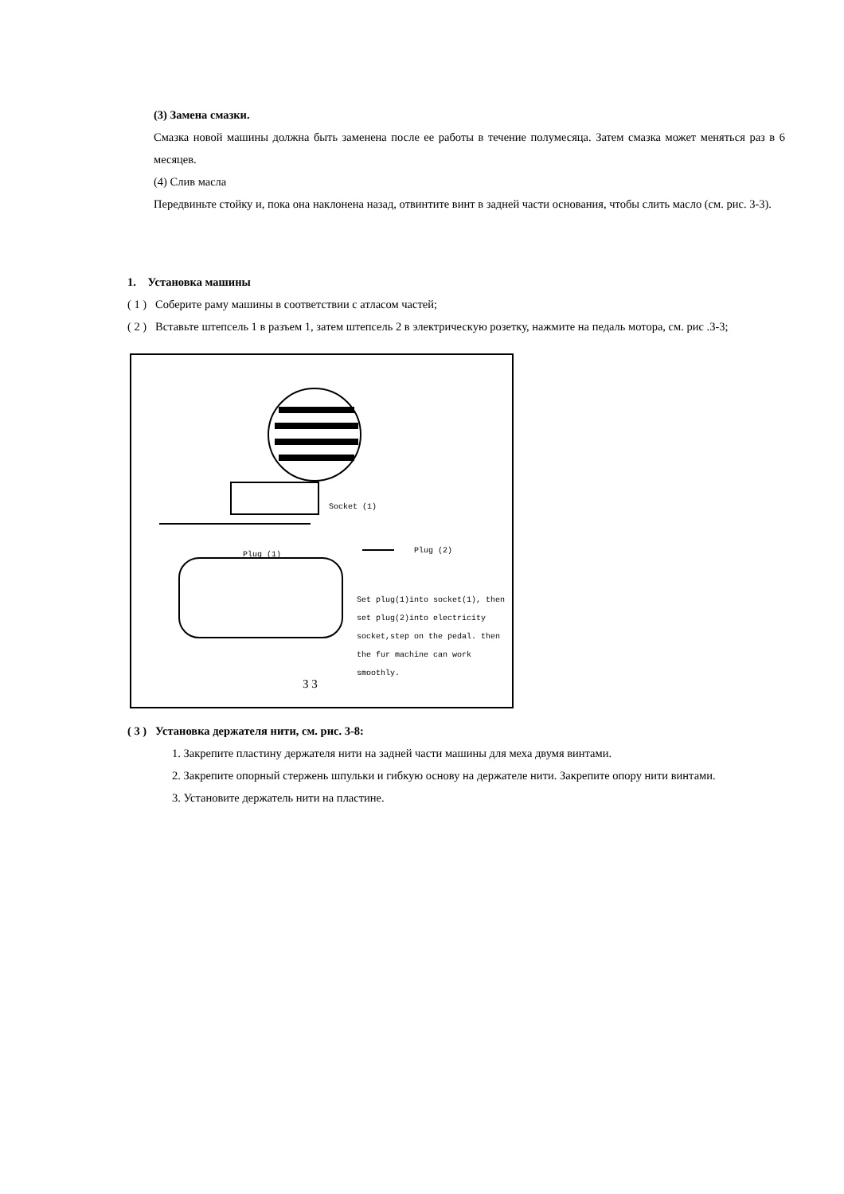(3) Замена смазки.
Смазка новой машины должна быть заменена после ее работы в течение полумесяца. Затем смазка может меняться раз в 6 месяцев.
(4) Слив масла
Передвиньте стойку и, пока она наклонена назад, отвинтите винт в задней части основания, чтобы слить масло (см. рис. 3-3).
1. Установка машины
( 1 ) Соберите раму машины в соответствии с атласом частей;
( 2 ) Вставьте штепсель 1 в разъем 1, затем штепсель 2 в электрическую розетку, нажмите на педаль мотора, см. рис .3-3;
Socket (1)
Plug (1) Plug (2)
Set plug(1)into socket(1), then set plug(2)into electricity socket,step on the pedal. then the fur machine can work smoothly.
3 3
( 3 ) Установка держателя нити, см. рис. 3-8:
1. Закрепите пластину держателя нити на задней части машины для меха двумя винтами.
2. Закрепите опорный стержень шпульки и гибкую основу на держателе нити. Закрепите опору нити винтами.
3. Установите держатель нити на пластине.